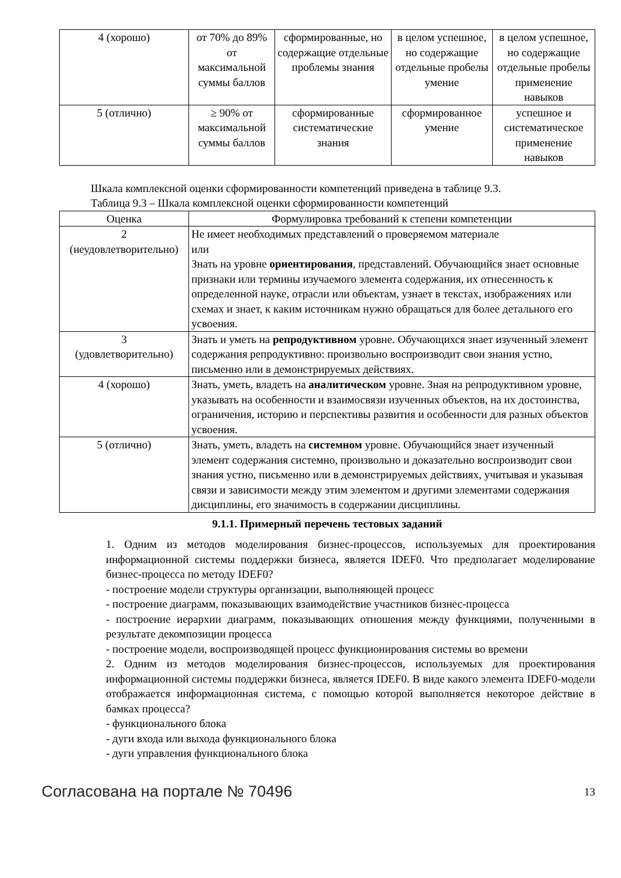| 4 (хорошо) | от 70% до 89% от максимальной суммы баллов | сформированные, но содержащие отдельные проблемы знания | в целом успешное, но содержащие отдельные пробелы умение | в целом успешное, но содержащие отдельные пробелы применение навыков |
| 5 (отлично) | ≥ 90% от максимальной суммы баллов | сформированные систематические знания | сформированное умение | успешное и систематическое применение навыков |
Шкала комплексной оценки сформированности компетенций приведена в таблице 9.3.
Таблица 9.3 – Шкала комплексной оценки сформированности компетенций
| Оценка | Формулировка требований к степени компетенции |
| --- | --- |
| 2 (неудовлетворительно) | Не имеет необходимых представлений о проверяемом материале или Знать на уровне ориентирования , представлений. Обучающийся знает основные признаки или термины изучаемого элемента содержания, их отнесенность к определенной науке, отрасли или объектам, узнает в текстах, изображениях или схемах и знает, к каким источникам нужно обращаться для более детального его усвоения. |
| 3 (удовлетворительно) | Знать и уметь на репродуктивном уровне. Обучающихся знает изученный элемент содержания репродуктивно: произвольно воспроизводит свои знания устно, письменно или в демонстрируемых действиях. |
| 4 (хорошо) | Знать, уметь, владеть на аналитическом уровне. Зная на репродуктивном уровне, указывать на особенности и взаимосвязи изученных объектов, на их достоинства, ограничения, историю и перспективы развития и особенности для разных объектов усвоения. |
| 5 (отлично) | Знать, уметь, владеть на системном уровне. Обучающийся знает изученный элемент содержания системно, произвольно и доказательно воспроизводит свои знания устно, письменно или в демонстрируемых действиях, учитывая и указывая связи и зависимости между этим элементом и другими элементами содержания дисциплины, его значимость в содержании дисциплины. |
9.1.1. Примерный перечень тестовых заданий
1. Одним из методов моделирования бизнес-процессов, используемых для проектирования информационной системы поддержки бизнеса, является IDEF0. Что предполагает моделирование бизнес-процесса по методу IDEF0?
- построение модели структуры организации, выполняющей процесс
- построение диаграмм, показывающих взаимодействие участников бизнес-процесса
- построение иерархии диаграмм, показывающих отношения между функциями, полученными в результате декомпозиции процесса
- построение модели, воспроизводящей процесс функционирования системы во времени
2. Одним из методов моделирования бизнес-процессов, используемых для проектирования информационной системы поддержки бизнеса, является IDEF0. В виде какого элемента IDEF0-модели отображается информационная система, с помощью которой выполняется некоторое действие в бамках процесса?
- функционального блока
- дуги входа или выхода функционального блока
- дуги управления функционального блока
Согласована на портале № 70496 13